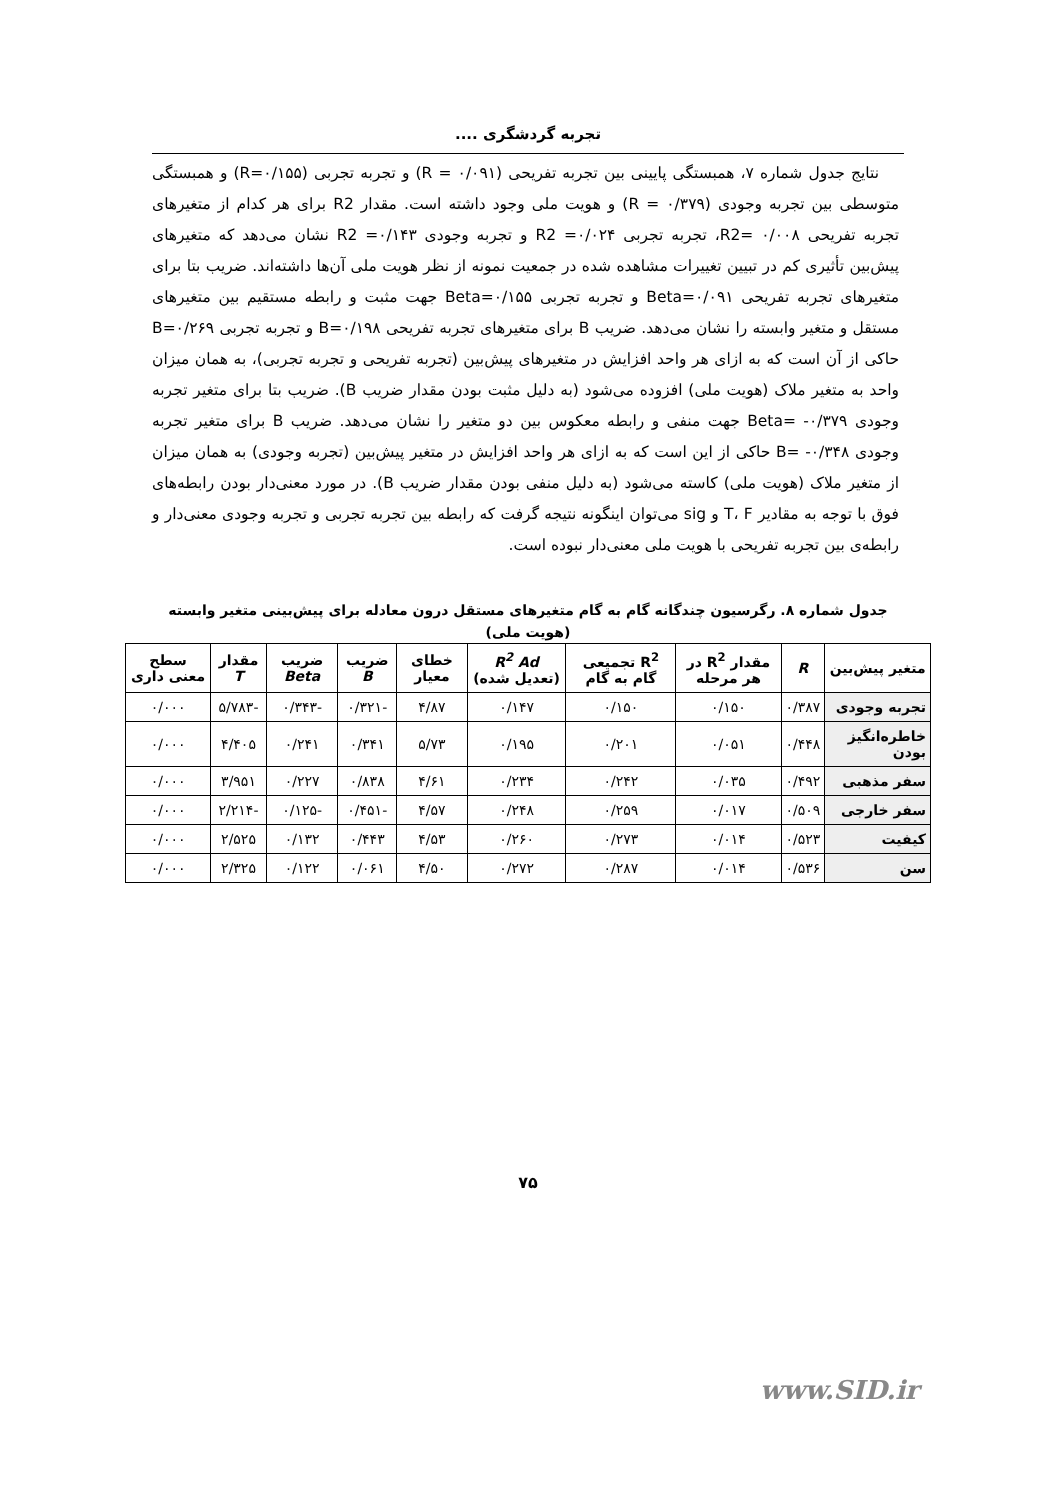تجربه گردشگری ....
نتایج جدول شماره ۷، همبستگی پایینی بین تجربه تفریحی (R = ۰/۰۹۱) و تجربه تجربی (R=۰/۱۵۵) و همبستگی متوسطی بین تجربه وجودی (R = ۰/۳۷۹) و هویت ملی وجود داشته است. مقدار R2 برای هر کدام از متغیرهای تجربه تفریحی R2= ۰/۰۰۸، تجربه تجربی R2 =۰/۰۲۴ و تجربه وجودی R2 =۰/۱۴۳ نشان می‌دهد که متغیرهای پیش‌بین تأثیری کم در تبیین تغییرات مشاهده شده در جمعیت نمونه از نظر هویت ملی آن‌ها داشته‌اند. ضریب بتا برای متغیرهای تجربه تفریحی Beta=۰/۰۹۱ و تجربه تجربی Beta=۰/۱۵۵ جهت مثبت و رابطه مستقیم بین متغیرهای مستقل و متغیر وابسته را نشان می‌دهد. ضریب B برای متغیرهای تجربه تفریحی B=۰/۱۹۸ و تجربه تجربی B=۰/۲۶۹ حاکی از آن است که به ازای هر واحد افزایش در متغیرهای پیش‌بین (تجربه تفریحی و تجربه تجربی)، به همان میزان واحد به متغیر ملاک (هویت ملی) افزوده می‌شود (به دلیل مثبت بودن مقدار ضریب B). ضریب بتا برای متغیر تجربه وجودی Beta= -۰/۳۷۹ جهت منفی و رابطه معکوس بین دو متغیر را نشان می‌دهد. ضریب B برای متغیر تجربه وجودی B= -۰/۳۴۸ حاکی از این است که به ازای هر واحد افزایش در متغیر پیش‌بین (تجربه وجودی) به همان میزان از متغیر ملاک (هویت ملی) کاسته می‌شود (به دلیل منفی بودن مقدار ضریب B). در مورد معنی‌دار بودن رابطه‌های فوق با توجه به مقادیر T، F و sig می‌توان اینگونه نتیجه گرفت که رابطه بین تجربه تجربی و تجربه وجودی معنی‌دار و رابطه‌ی بین تجربه تفریحی با هویت ملی معنی‌دار نبوده است.
جدول شماره ۸. رگرسیون چندگانه گام به گام متغیرهای مستقل درون معادله برای پیش‌بینی متغیر وابسته (هویت ملی)
| متغیر پیش‌بین | R | مقدار R<sup>2</sup> در هر مرحله | R<sup>2</sup> تجمیعی گام به گام | R<sup>2</sup> Ad (تعدیل شده) | خطای معیار | ضریب B | ضریب Beta | مقدار T | سطح معنی داری |
| --- | --- | --- | --- | --- | --- | --- | --- | --- | --- |
| تجربه وجودی | ۰/۳۸۷ | ۰/۱۵۰ | ۰/۱۵۰ | ۰/۱۴۷ | ۴/۸۷ | -۰/۳۲۱ | -۰/۳۴۳ | -۵/۷۸۳ | ۰/۰۰۰ |
| خاطره‌انگیز بودن | ۰/۴۴۸ | ۰/۰۵۱ | ۰/۲۰۱ | ۰/۱۹۵ | ۵/۷۳ | ۰/۳۴۱ | ۰/۲۴۱ | ۴/۴۰۵ | ۰/۰۰۰ |
| سفر مذهبی | ۰/۴۹۲ | ۰/۰۳۵ | ۰/۲۴۲ | ۰/۲۳۴ | ۴/۶۱ | ۰/۸۳۸ | ۰/۲۲۷ | ۳/۹۵۱ | ۰/۰۰۰ |
| سفر خارجی | ۰/۵۰۹ | ۰/۰۱۷ | ۰/۲۵۹ | ۰/۲۴۸ | ۴/۵۷ | -۰/۴۵۱ | -۰/۱۲۵ | -۲/۲۱۴ | ۰/۰۰۰ |
| کیفیت | ۰/۵۲۳ | ۰/۰۱۴ | ۰/۲۷۳ | ۰/۲۶۰ | ۴/۵۳ | ۰/۴۴۳ | ۰/۱۳۲ | ۲/۵۲۵ | ۰/۰۰۰ |
| سن | ۰/۵۳۶ | ۰/۰۱۴ | ۰/۲۸۷ | ۰/۲۷۲ | ۴/۵۰ | ۰/۰۶۱ | ۰/۱۲۲ | ۲/۳۲۵ | ۰/۰۰۰ |
۷۵
www.SID.ir